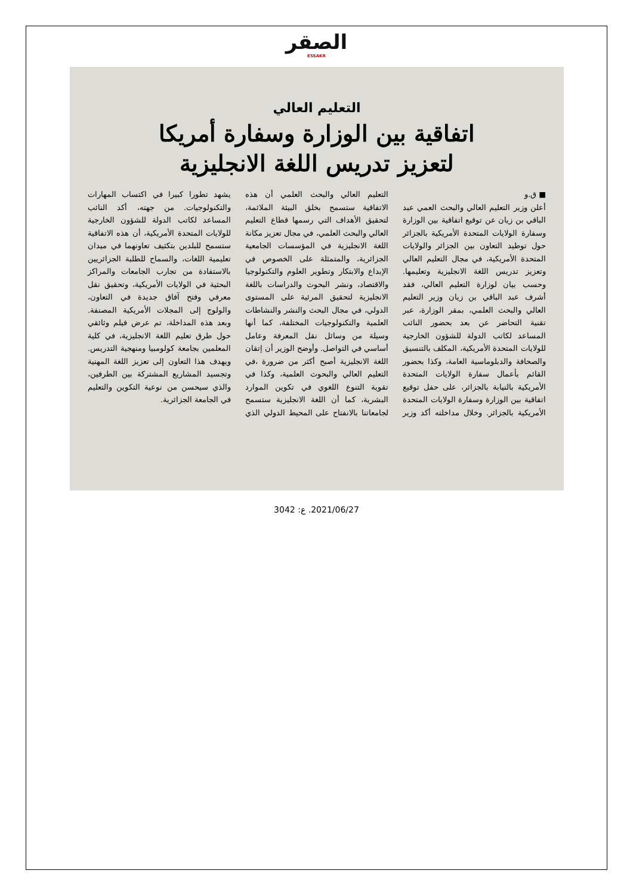الصقر
ESSAKR
التعليم العالي
اتفاقية بين الوزارة وسفارة أمريكا
لتعزيز تدريس اللغة الانجليزية
■ ق.و
أعلن وزير التعليم العالي والبحث العمي عبد الباقي بن زيان عن توقيع اتفاقية بين الوزارة وسفارة الولايات المتحدة الأمريكية بالجزائر حول توطيد التعاون بين الجزائر والولايات المتحدة الأمريكية، في مجال التعليم العالي وتعزيز تدريس اللغة الانجليزية وتعليمها. وحسب بيان لوزارة التعليم العالي، فقد أشرف عبد الباقي بن زيان وزير التعليم العالي والبحث العلمي، بمقر الوزارة، عبر تقنية التحاضر عن بعد بحضور النائب المساعد لكاتب الدولة للشؤون الخارجية للولايات المتحدة الأمريكية، المكلف بالتنسيق والصحافة والدبلوماسية العامة، وكذا بحضور القائم بأعمال سفارة الولايات المتحدة الأمريكية بالنيابة بالجزائر، على حفل توقيع اتفاقية بين الوزارة وسفارة الولايات المتحدة الأمريكية بالجزائر. وخلال مداخلته أكد وزير التعليم العالي والبحث العلمي أن هذه الاتفاقية ستسمح بخلق البيئة الملائمة، لتحقيق الأهداف التي رسمها قطاع التعليم العالي والبحث العلمي، في مجال تعزيز مكانة اللغة الانجليزية في المؤسسات الجامعية الجزائرية، والمتمثلة على الخصوص في الإبداع والابتكار وتطوير العلوم والتكنولوجيا والاقتصاد، ونشر البحوث والدراسات باللغة الانجليزية لتحقيق المرئية على المستوى الدولي، في مجال البحث والنشر والنشاطات العلمية والتكنولوجيات المختلفة، كما أنها وسيلة من وسائل نقل المعرفة وعامل أساسي في التواصل. وأوضح الوزير أن إتقان اللغة الانجليزية أصبح أكثر من ضرورة ،في التعليم العالي والبحوث العلمية، وكذا في تقوية التنوع اللغوي في تكوين الموارد البشرية، كما أن اللغة الانجليزية ستسمح لجامعاتنا بالانفتاح على المحيط الدولي الذي يشهد تطورا كبيرا في اكتساب المهارات والتكنولوجيات. من جهته، أكد النائب المساعد لكاتب الدولة للشؤون الخارجية للولايات المتحدة الأمريكية، أن هذه الاتفاقية ستسمح للبلدين بتكثيف تعاونهما في ميدان تعليمية اللغات، والسماح للطلبة الجزائريين بالاستفادة من تجارب الجامعات والمراكز البحثية في الولايات الأمريكية، وتحقيق نقل معرفي وفتح آفاق جديدة في التعاون، والولوج إلى المجلات الأمريكية المصنفة. وبعد هذه المداخلة، تم عرض فيلم وثائقي حول طرق تعليم اللغة الانجليزية، في كلية المعلمين بجامعة كولومبيا ومنهجية التدريس. ويهدف هذا التعاون إلى تعزيز اللغة المهنية وتجسيد المشاريع المشتركة بين الطرفين، والذي سيحسن من نوعية التكوين والتعليم في الجامعة الجزائرية.
2021/06/27. ع: 3042